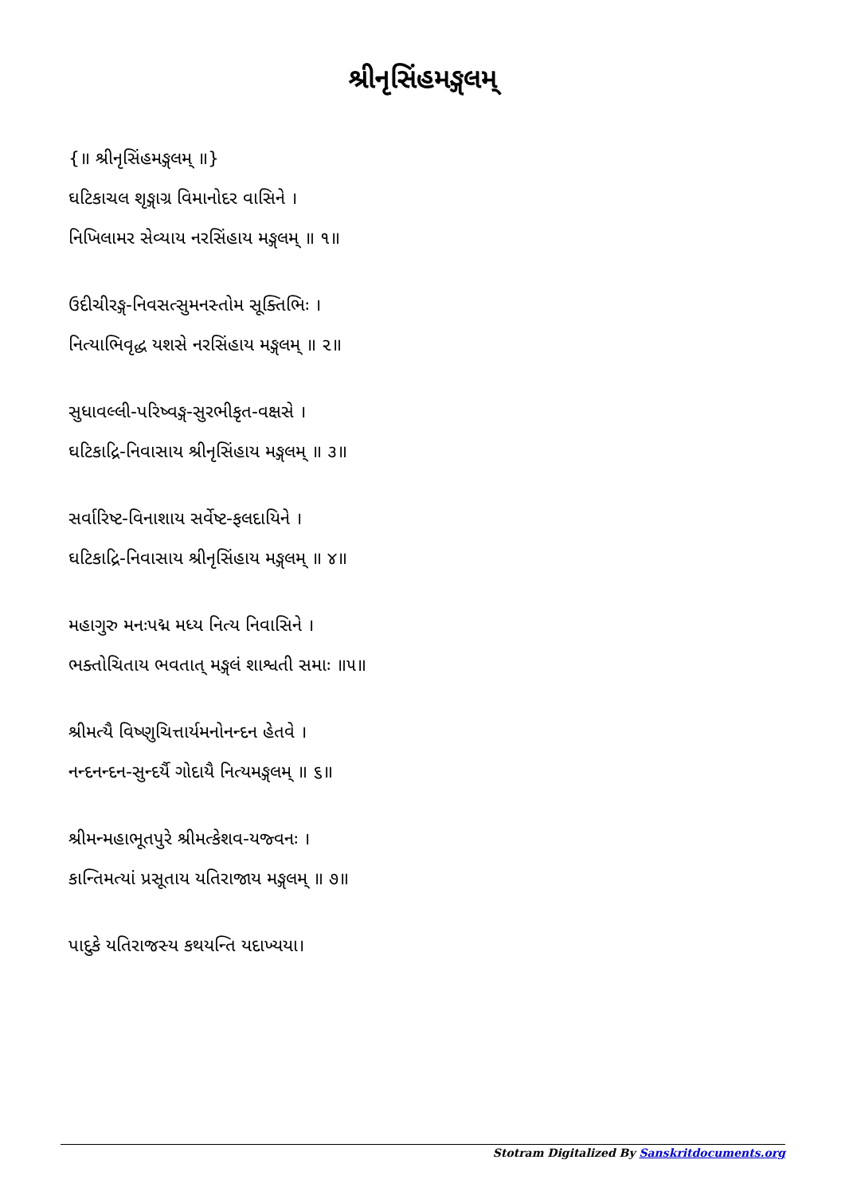શ્રીનૃસિંહમઙ્ગલમ્
{॥ શ્રીનૃસિંહમઙ્ગલમ્ ॥}
ઘટિકાચલ શૃઙ્ગાગ્ર વિમાનોદર વાસિને ।
નિખિલામર સેવ્યાય નરસિંહાય મઙ્ગલમ્ ॥ ૧॥
ઉદીચીરઙ્ગ-નિવસત્સુમનસ્તોમ સૂક્તિભિઃ ।
નિત્યાભિવૃદ્ધ યશસે નરસિંહાય મઙ્ગલમ્ ॥ ૨॥
સુધાવલ્લી-પરિષ્વઙ્ગ-સુરભીકૃત-વક્ષસે ।
ઘટિકાદ્રિ-નિવાસાય શ્રીનૃસિંહાય મઙ્ગલમ્ ॥ ૩॥
સર્વારિષ્ટ-વિનાશાય સર્વેષ્ટ-ફલદાયિને ।
ઘટિકાદ્રિ-નિવાસાય શ્રીનૃસિંહાય મઙ્ગલમ્ ॥ ૪॥
મહાગુરુ મનઃપદ્મ મધ્ય નિત્ય નિવાસિને ।
ભક્તોચિતાય ભવતાત્ મઙ્ગલં શાશ્વતી સમાઃ ॥૫॥
શ્રીમત્યૈ વિષ્ણુચિત્તાર્યમનોનન્દન હેતવે ।
નન્દનન્દન-સુન્દર્યૈ ગોદાયૈ નિત્યમઙ્ગલમ્ ॥ ૬॥
શ્રીમન્મહાભૂતપુરે શ્રીમત્કેશવ-યજ્વનઃ ।
કાન્તિમત્યાં પ્રસૂતાય યતિરાજાય મઙ્ગલમ્ ॥ ૭॥
પાદુકે યતિરાજસ્ય કથયન્તિ યદાખ્યયા।
Stotram Digitalized By Sanskritdocuments.org